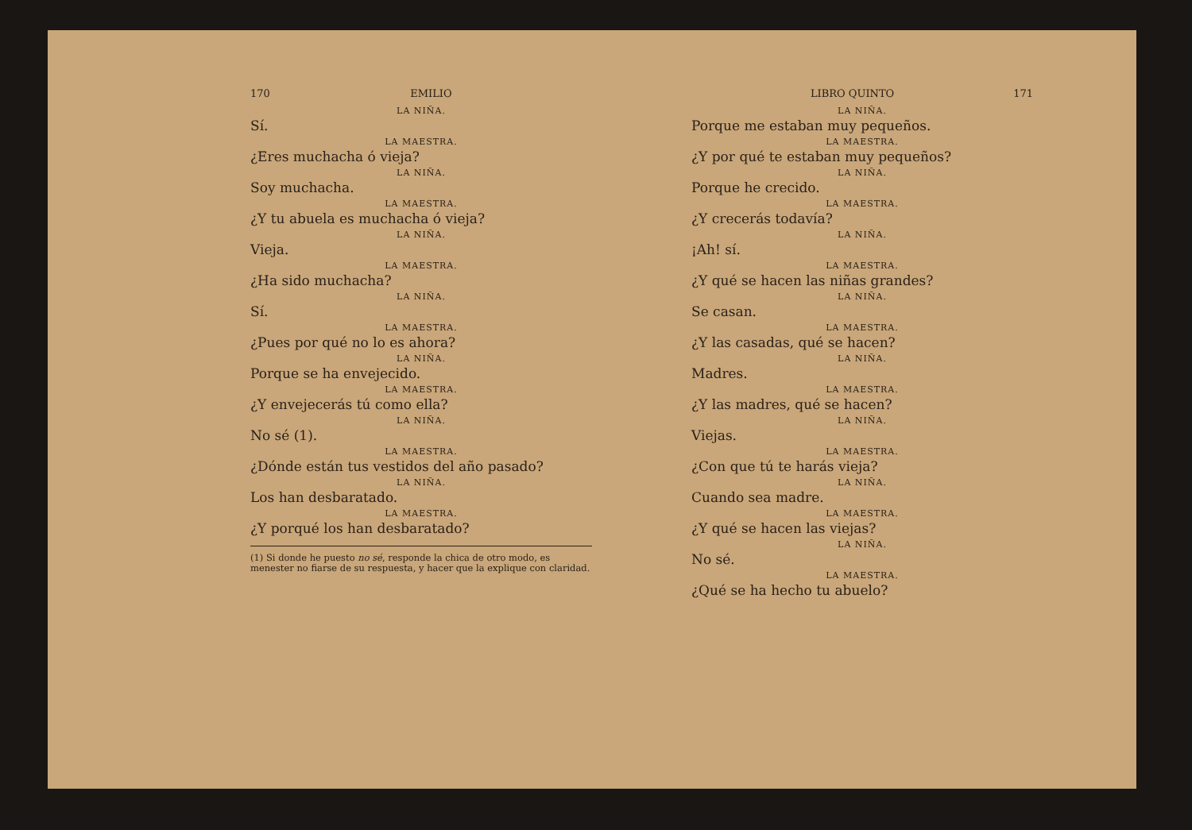170 EMILIO
LA NIÑA.
Sí.
LA MAESTRA.
¿Eres muchacha ó vieja?
LA NIÑA.
Soy muchacha.
LA MAESTRA.
¿Y tu abuela es muchacha ó vieja?
LA NIÑA.
Vieja.
LA MAESTRA.
¿Ha sido muchacha?
LA NIÑA.
Sí.
LA MAESTRA.
¿Pues por qué no lo es ahora?
LA NIÑA.
Porque se ha envejecido.
LA MAESTRA.
¿Y envejecerás tú como ella?
LA NIÑA.
No sé (1).
LA MAESTRA.
¿Dónde están tus vestidos del año pasado?
LA NIÑA.
Los han desbaratado.
LA MAESTRA.
¿Y porqué los han desbaratado?
(1) Si donde he puesto no sé, responde la chica de otro modo, es menester no fiarse de su respuesta, y hacer que la explique con claridad.
LIBRO QUINTO 171
LA NIÑA.
Porque me estaban muy pequeños.
LA MAESTRA.
¿Y por qué te estaban muy pequeños?
LA NIÑA.
Porque he crecido.
LA MAESTRA.
¿Y crecerás todavía?
LA NIÑA.
¡Ah! sí.
LA MAESTRA.
¿Y qué se hacen las niñas grandes?
LA NIÑA.
Se casan.
LA MAESTRA.
¿Y las casadas, qué se hacen?
LA NIÑA.
Madres.
LA MAESTRA.
¿Y las madres, qué se hacen?
LA NIÑA.
Viejas.
LA MAESTRA.
¿Con que tú te harás vieja?
LA NIÑA.
Cuando sea madre.
LA MAESTRA.
¿Y qué se hacen las viejas?
LA NIÑA.
No sé.
LA MAESTRA.
¿Qué se ha hecho tu abuelo?